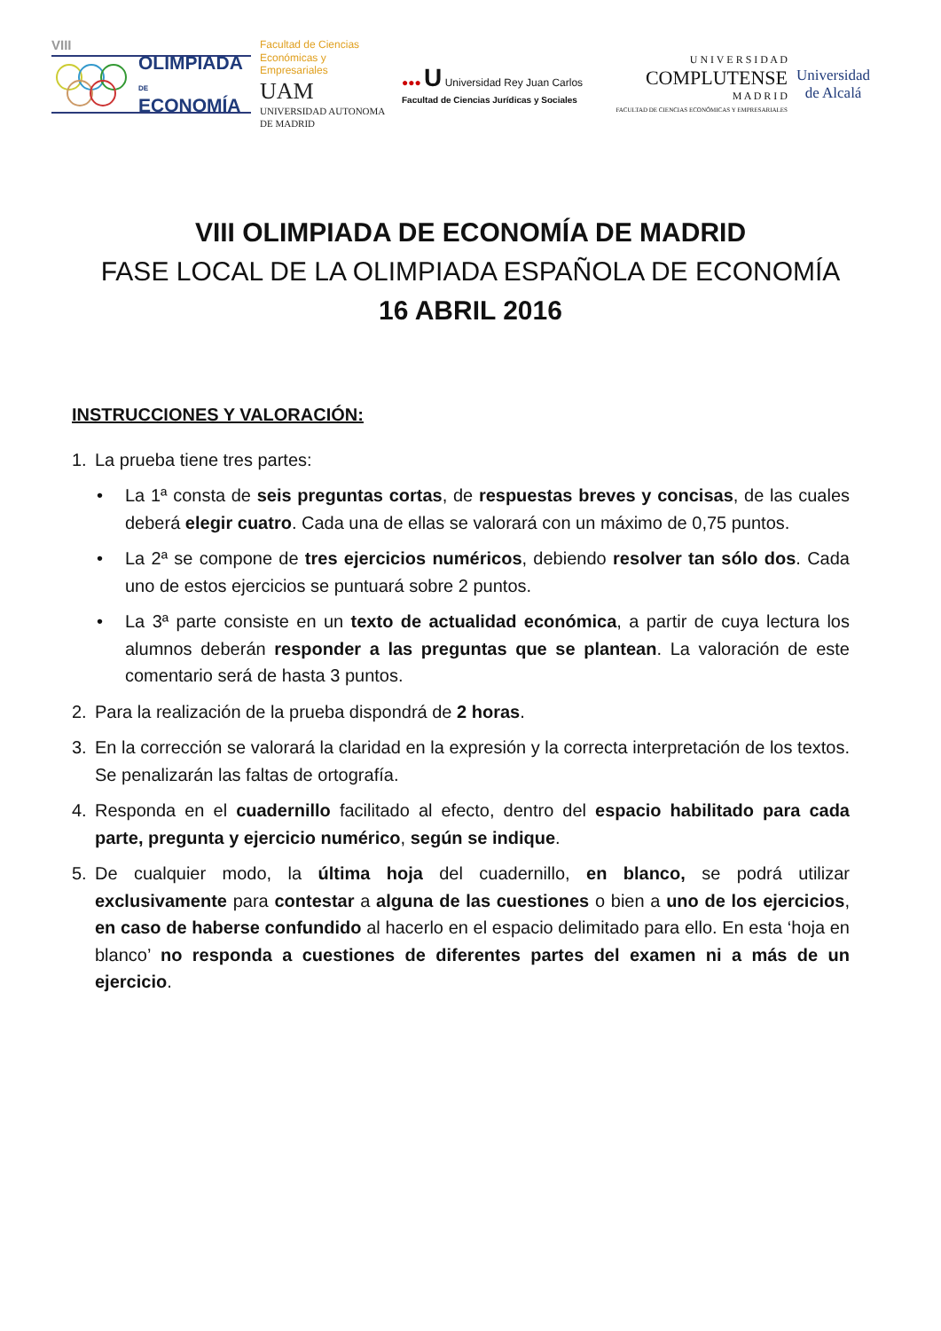VIII
OLIMPIADA
DE
ECONOMÍA
Facultad de Ciencias Económicas y Empresariales
UAM
UNIVERSIDAD AUTONOMA DE MADRID
●●● U Universidad Rey Juan Carlos
Facultad de Ciencias Jurídicas y Sociales
U N I V E R S I D A D
COMPLUTENSE
M A D R I D
FACULTAD DE CIENCIAS ECONÓMICAS Y EMPRESARIALES
Universidad
de Alcalá
VIII OLIMPIADA DE ECONOMÍA DE MADRID
FASE LOCAL DE LA OLIMPIADA ESPAÑOLA DE ECONOMÍA
16 ABRIL 2016
INSTRUCCIONES Y VALORACIÓN:
1. La prueba tiene tres partes:
• La 1ª consta de seis preguntas cortas, de respuestas breves y concisas, de las cuales deberá elegir cuatro. Cada una de ellas se valorará con un máximo de 0,75 puntos.
• La 2ª se compone de tres ejercicios numéricos, debiendo resolver tan sólo dos. Cada uno de estos ejercicios se puntuará sobre 2 puntos.
• La 3ª parte consiste en un texto de actualidad económica, a partir de cuya lectura los alumnos deberán responder a las preguntas que se plantean. La valoración de este comentario será de hasta 3 puntos.
2. Para la realización de la prueba dispondrá de 2 horas.
3. En la corrección se valorará la claridad en la expresión y la correcta interpretación de los textos. Se penalizarán las faltas de ortografía.
4. Responda en el cuadernillo facilitado al efecto, dentro del espacio habilitado para cada parte, pregunta y ejercicio numérico, según se indique.
5. De cualquier modo, la última hoja del cuadernillo, en blanco, se podrá utilizar exclusivamente para contestar a alguna de las cuestiones o bien a uno de los ejercicios, en caso de haberse confundido al hacerlo en el espacio delimitado para ello. En esta ‘hoja en blanco’ no responda a cuestiones de diferentes partes del examen ni a más de un ejercicio.